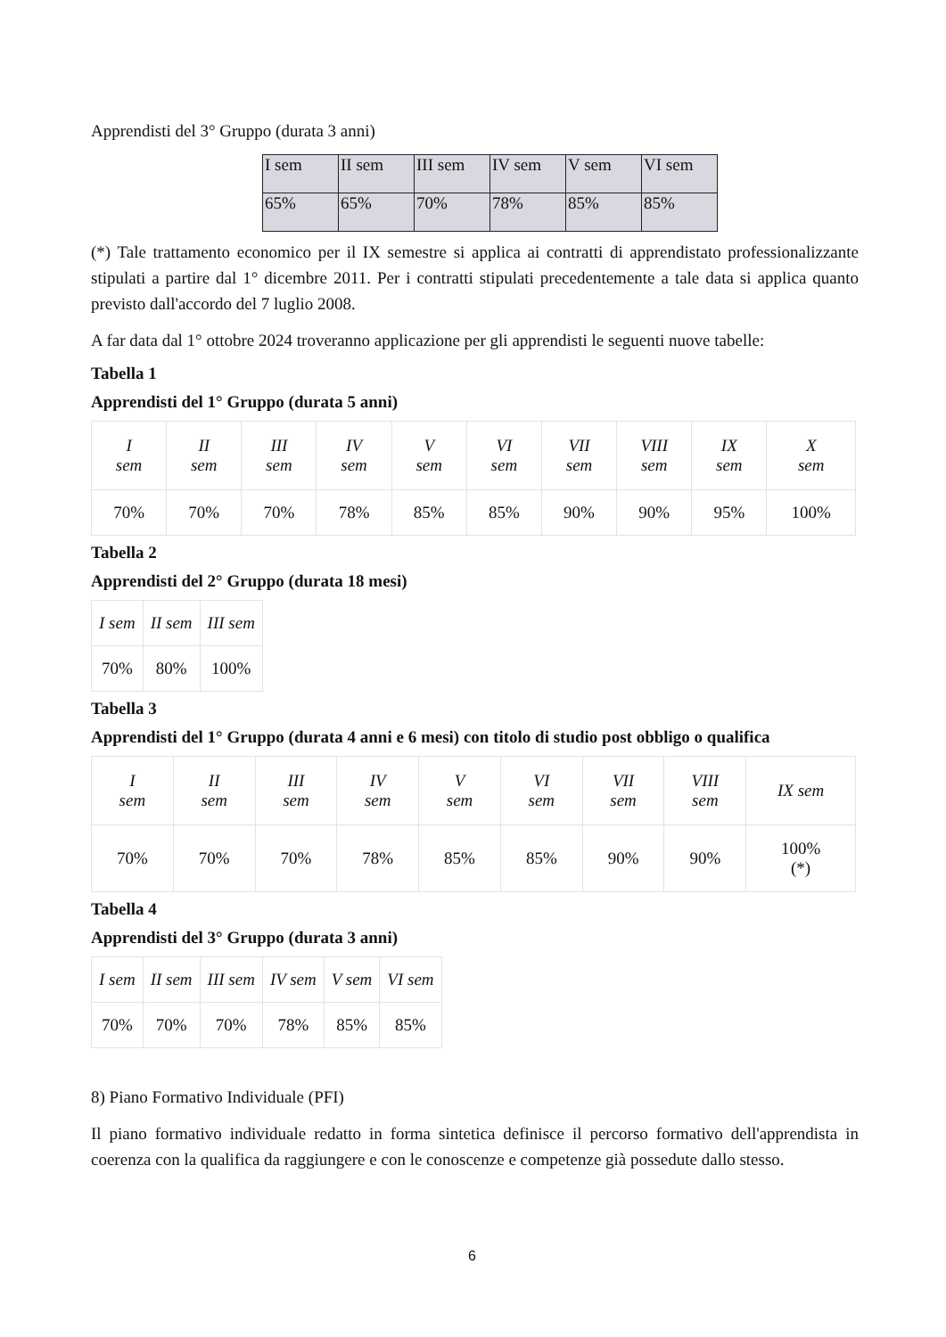Apprendisti del 3° Gruppo (durata 3 anni)
| I sem | II sem | III sem | IV sem | V sem | VI sem |
| 65% | 65% | 70% | 78% | 85% | 85% |
(*) Tale trattamento economico per il IX semestre si applica ai contratti di apprendistato professionalizzante stipulati a partire dal 1° dicembre 2011. Per i contratti stipulati precedentemente a tale data si applica quanto previsto dall'accordo del 7 luglio 2008.
A far data dal 1° ottobre 2024 troveranno applicazione per gli apprendisti le seguenti nuove tabelle:
Tabella 1
Apprendisti del 1° Gruppo (durata 5 anni)
| I sem | II sem | III sem | IV sem | V sem | VI sem | VII sem | VIII sem | IX sem | X sem |
| 70% | 70% | 70% | 78% | 85% | 85% | 90% | 90% | 95% | 100% |
Tabella 2
Apprendisti del 2° Gruppo (durata 18 mesi)
| I sem | II sem | III sem |
| 70% | 80% | 100% |
Tabella 3
Apprendisti del 1° Gruppo (durata 4 anni e 6 mesi) con titolo di studio post obbligo o qualifica
| I sem | II sem | III sem | IV sem | V sem | VI sem | VII sem | VIII sem | IX sem |
| 70% | 70% | 70% | 78% | 85% | 85% | 90% | 90% | 100% (*) |
Tabella 4
Apprendisti del 3° Gruppo (durata 3 anni)
| I sem | II sem | III sem | IV sem | V sem | VI sem |
| 70% | 70% | 70% | 78% | 85% | 85% |
8) Piano Formativo Individuale (PFI)
Il piano formativo individuale redatto in forma sintetica definisce il percorso formativo dell'apprendista in coerenza con la qualifica da raggiungere e con le conoscenze e competenze già possedute dallo stesso.
6